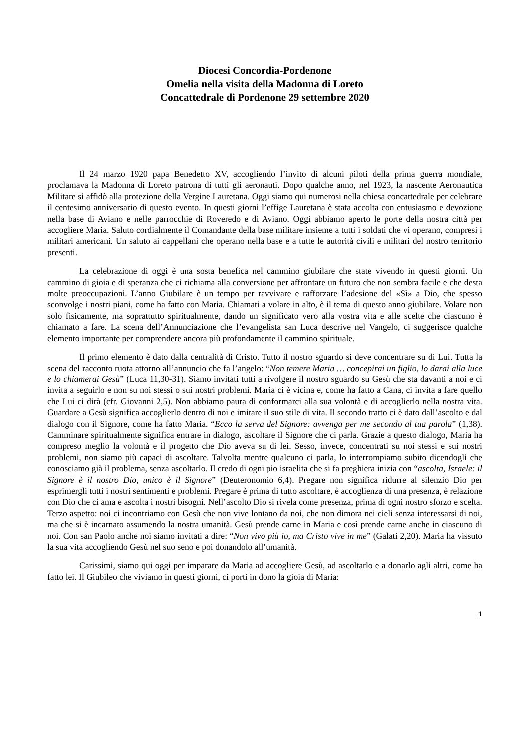Diocesi Concordia-Pordenone
Omelia nella visita della Madonna di Loreto
Concattedrale di Pordenone 29 settembre 2020
Il 24 marzo 1920 papa Benedetto XV, accogliendo l’invito di alcuni piloti della prima guerra mondiale, proclamava la Madonna di Loreto patrona di tutti gli aeronauti. Dopo qualche anno, nel 1923, la nascente Aeronautica Militare si affidò alla protezione della Vergine Lauretana. Oggi siamo qui numerosi nella chiesa concattedrale per celebrare il centesimo anniversario di questo evento. In questi giorni l’effige Lauretana è stata accolta con entusiasmo e devozione nella base di Aviano e nelle parrocchie di Roveredo e di Aviano. Oggi abbiamo aperto le porte della nostra città per accogliere Maria. Saluto cordialmente il Comandante della base militare insieme a tutti i soldati che vi operano, compresi i militari americani. Un saluto ai cappellani che operano nella base e a tutte le autorità civili e militari del nostro territorio presenti.
La celebrazione di oggi è una sosta benefica nel cammino giubilare che state vivendo in questi giorni. Un cammino di gioia e di speranza che ci richiama alla conversione per affrontare un futuro che non sembra facile e che desta molte preoccupazioni. L’anno Giubilare è un tempo per ravvivare e rafforzare l’adesione del «Sì» a Dio, che spesso sconvolge i nostri piani, come ha fatto con Maria. Chiamati a volare in alto, è il tema di questo anno giubilare. Volare non solo fisicamente, ma soprattutto spiritualmente, dando un significato vero alla vostra vita e alle scelte che ciascuno è chiamato a fare. La scena dell’Annunciazione che l’evangelista san Luca descrive nel Vangelo, ci suggerisce qualche elemento importante per comprendere ancora più profondamente il cammino spirituale.
Il primo elemento è dato dalla centralità di Cristo. Tutto il nostro sguardo si deve concentrare su di Lui. Tutta la scena del racconto ruota attorno all’annuncio che fa l’angelo: “Non temere Maria … concepirai un figlio, lo darai alla luce e lo chiamerai Gesù” (Luca 11,30-31). Siamo invitati tutti a rivolgere il nostro sguardo su Gesù che sta davanti a noi e ci invita a seguirlo e non su noi stessi o sui nostri problemi. Maria ci è vicina e, come ha fatto a Cana, ci invita a fare quello che Lui ci dirà (cfr. Giovanni 2,5). Non abbiamo paura di conformarci alla sua volontà e di accoglierlo nella nostra vita. Guardare a Gesù significa accoglierlo dentro di noi e imitare il suo stile di vita. Il secondo tratto ci è dato dall’ascolto e dal dialogo con il Signore, come ha fatto Maria. “Ecco la serva del Signore: avvenga per me secondo al tua parola” (1,38). Camminare spiritualmente significa entrare in dialogo, ascoltare il Signore che ci parla. Grazie a questo dialogo, Maria ha compreso meglio la volontà e il progetto che Dio aveva su di lei. Sesso, invece, concentrati su noi stessi e sui nostri problemi, non siamo più capaci di ascoltare. Talvolta mentre qualcuno ci parla, lo interrompiamo subito dicendogli che conosciamo già il problema, senza ascoltarlo. Il credo di ogni pio israelita che si fa preghiera inizia con “ascolta, Israele: il Signore è il nostro Dio, unico è il Signore” (Deuteronomio 6,4). Pregare non significa ridurre al silenzio Dio per esprimergli tutti i nostri sentimenti e problemi. Pregare è prima di tutto ascoltare, è accoglienza di una presenza, è relazione con Dio che ci ama e ascolta i nostri bisogni. Nell’ascolto Dio si rivela come presenza, prima di ogni nostro sforzo e scelta. Terzo aspetto: noi ci incontriamo con Gesù che non vive lontano da noi, che non dimora nei cieli senza interessarsi di noi, ma che si è incarnato assumendo la nostra umanità. Gesù prende carne in Maria e così prende carne anche in ciascuno di noi. Con san Paolo anche noi siamo invitati a dire: “Non vivo più io, ma Cristo vive in me” (Galati 2,20). Maria ha vissuto la sua vita accogliendo Gesù nel suo seno e poi donandolo all’umanità.
Carissimi, siamo qui oggi per imparare da Maria ad accogliere Gesù, ad ascoltarlo e a donarlo agli altri, come ha fatto lei. Il Giubileo che viviamo in questi giorni, ci porti in dono la gioia di Maria:
1